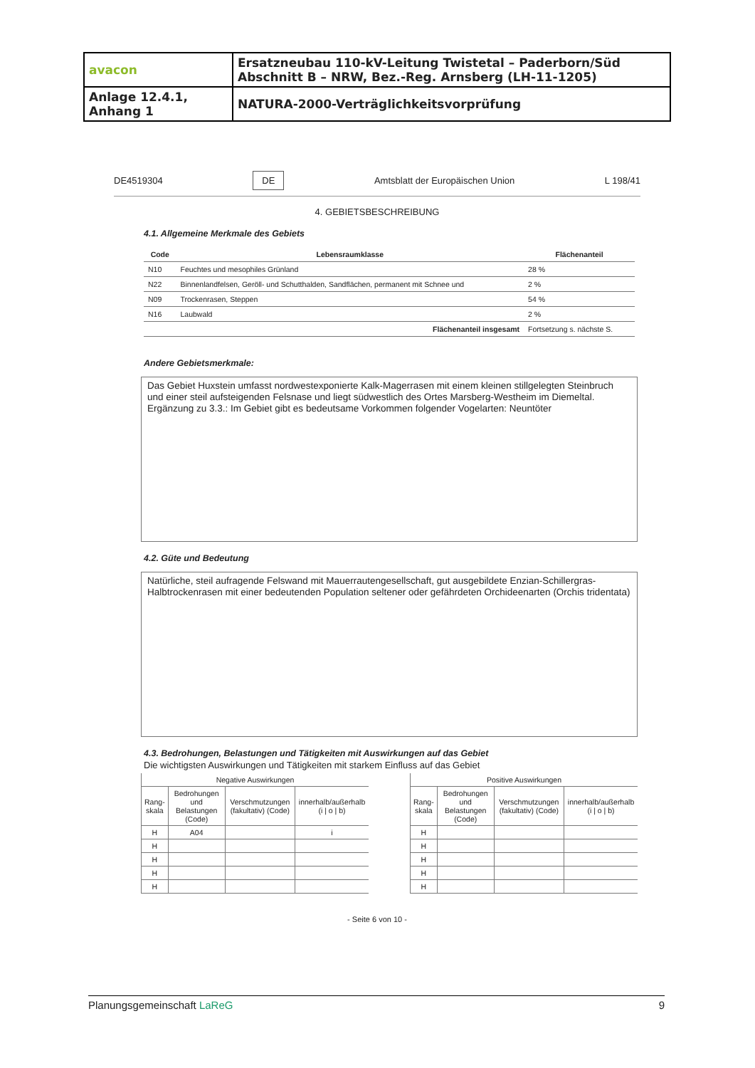| avacon | Ersatzneubau 110-kV-Leitung Twistetal – Paderborn/Süd Abschnitt B – NRW, Bez.-Reg. Arnsberg (LH-11-1205) |
| Anlage 12.4.1, Anhang 1 | NATURA-2000-Verträglichkeitsvorprüfung |
DE4519304 DE Amtsblatt der Europäischen Union L 198/41
4. GEBIETSBESCHREIBUNG
4.1. Allgemeine Merkmale des Gebiets
| Code | Lebensraumklasse | Flächenanteil |
| --- | --- | --- |
| N10 | Feuchtes und mesophiles Grünland | 28 % |
| N22 | Binnenlandfelsen, Geröll- und Schutthalden, Sandflächen, permanent mit Schnee und | 2 % |
| N09 | Trockenrasen, Steppen | 54 % |
| N16 | Laubwald | 2 % |
| | Flächenanteil insgesamt | Fortsetzung s. nächste S. |
Andere Gebietsmerkmale:
Das Gebiet Huxstein umfasst nordwestexponierte Kalk-Magerrasen mit einem kleinen stillgelegten Steinbruch und einer steil aufsteigenden Felsnase und liegt südwestlich des Ortes Marsberg-Westheim im Diemeltal.
Ergänzung zu 3.3.: Im Gebiet gibt es bedeutsame Vorkommen folgender Vogelarten: Neuntöter
4.2. Güte und Bedeutung
Natürliche, steil aufragende Felswand mit Mauerrautengesellschaft, gut ausgebildete Enzian-Schillergras-Halbtrockenrasen mit einer bedeutenden Population seltener oder gefährdeten Orchideenarten (Orchis tridentata)
4.3. Bedrohungen, Belastungen und Tätigkeiten mit Auswirkungen auf das Gebiet
Die wichtigsten Auswirkungen und Tätigkeiten mit starkem Einfluss auf das Gebiet
| Negative Auswirkungen | | | |
| --- | --- | --- | --- |
| Rang-skala | Bedrohungen und Belastungen (Code) | Verschmutzungen (fakultativ) (Code) | innerhalb/außerhalb (i / o / b) |
| H | A04 | | i |
| H | | | |
| H | | | |
| H | | | |
| H | | | |
| Positive Auswirkungen | | | |
| --- | --- | --- | --- |
| Rang-skala | Bedrohungen und Belastungen (Code) | Verschmutzungen (fakultativ) (Code) | innerhalb/außerhalb (i / o / b) |
| H | | | |
| H | | | |
| H | | | |
| H | | | |
| H | | | |
- Seite 6 von 10 -
Planungsgemeinschaft LaReG 9